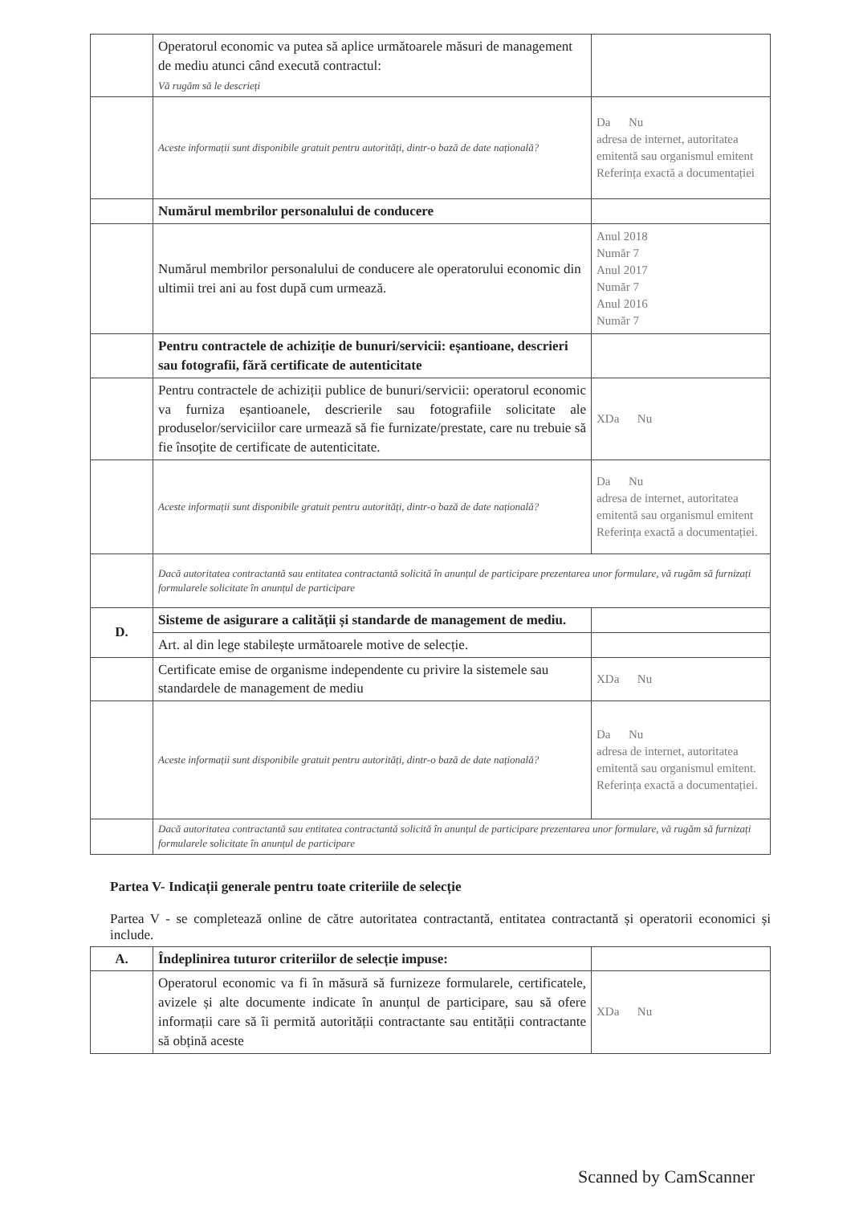| | Operatorul economic va putea să aplice următoarele măsuri de management de mediu atunci când execută contractul: Vă rugăm să le descrieți | |
| | Aceste informații sunt disponibile gratuit pentru autorități, dintr-o bază de date națională? | Da Nu adresa de internet, autoritatea emitentă sau organismul emitent Referința exactă a documentației |
| | Numărul membrilor personalului de conducere | |
| | Numărul membrilor personalului de conducere ale operatorului economic din ultimii trei ani au fost după cum urmează. | Anul 2018 Număr 7 Anul 2017 Număr 7 Anul 2016 Număr 7 |
| | Pentru contractele de achiziție de bunuri/servicii: eșantioane, descrieri sau fotografii, fără certificate de autenticitate | |
| | Pentru contractele de achiziții publice de bunuri/servicii: operatorul economic va furniza eșantioanele, descrierile sau fotografiile solicitate ale produselor/serviciilor care urmează să fie furnizate/prestate, care nu trebuie să fie însoțite de certificate de autenticitate. | XDa Nu |
| | Aceste informații sunt disponibile gratuit pentru autorități, dintr-o bază de date națională? | Da Nu adresa de internet, autoritatea emitentă sau organismul emitent Referința exactă a documentației. |
| | Dacă autoritatea contractantă sau entitatea contractantă solicită în anunțul de participare prezentarea unor formulare, vă rugăm să furnizați formularele solicitate în anunțul de participare | |
| D. | Sisteme de asigurare a calității și standarde de management de mediu. | |
| | Art. al din lege stabilește următoarele motive de selecție. | |
| | Certificate emise de organisme independente cu privire la sistemele sau standardele de management de mediu | XDa Nu |
| | Aceste informații sunt disponibile gratuit pentru autorități, dintr-o bază de date națională? | Da Nu adresa de internet, autoritatea emitentă sau organismul emitent. Referința exactă a documentației. |
| | Dacă autoritatea contractantă sau entitatea contractantă solicită în anunțul de participare prezentarea unor formulare, vă rugăm să furnizați formularele solicitate în anunțul de participare | |
Partea V- Indicații generale pentru toate criteriile de selecție
Partea V - se completează online de către autoritatea contractantă, entitatea contractantă și operatorii economici și include.
| A. | Îndeplinirea tuturor criteriilor de selecție impuse: | |
| | Operatorul economic va fi în măsură să furnizeze formularele, certificatele, avizele și alte documente indicate în anunțul de participare, sau să ofere informații care să îi permită autorității contractante sau entității contractante să obțină aceste | XDa Nu |
Scanned by CamScanner